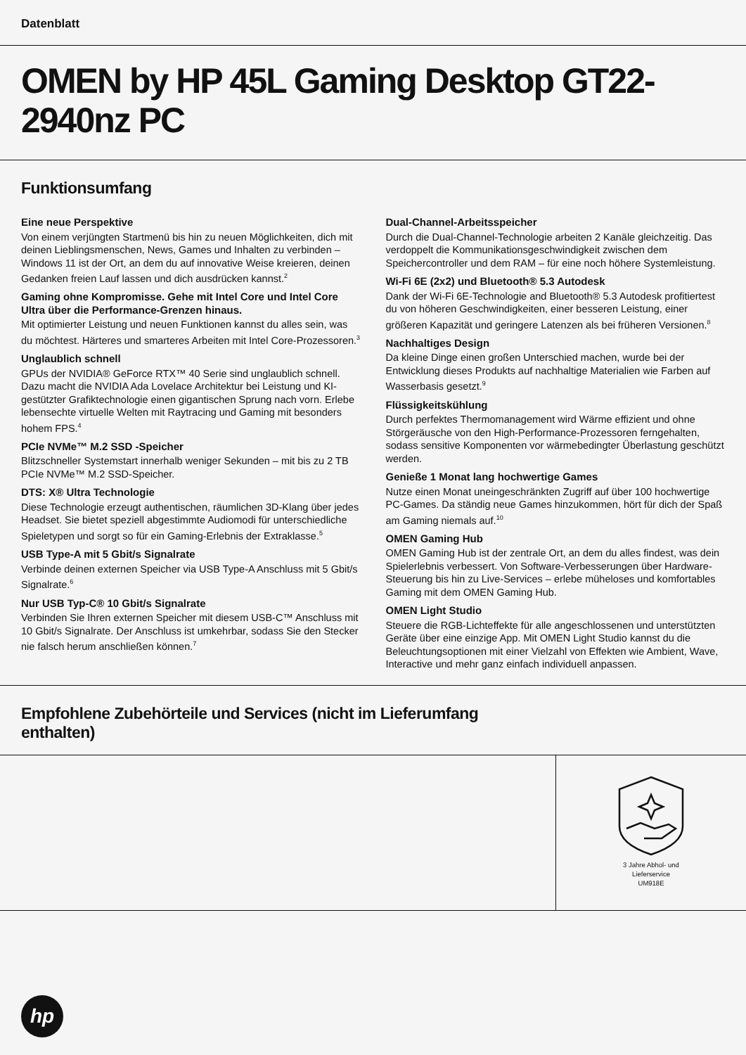Datenblatt
OMEN by HP 45L Gaming Desktop GT22-2940nz PC
Funktionsumfang
Eine neue Perspektive
Von einem verjüngten Startmenü bis hin zu neuen Möglichkeiten, dich mit deinen Lieblingsmenschen, News, Games und Inhalten zu verbinden – Windows 11 ist der Ort, an dem du auf innovative Weise kreieren, deinen Gedanken freien Lauf lassen und dich ausdrücken kannst.<sup>2</sup>
Gaming ohne Kompromisse. Gehe mit Intel Core und Intel Core Ultra über die Performance-Grenzen hinaus.
Mit optimierter Leistung und neuen Funktionen kannst du alles sein, was du möchtest. Härteres und smarteres Arbeiten mit Intel Core-Prozessoren.<sup>3</sup>
Unglaublich schnell
GPUs der NVIDIA® GeForce RTX™ 40 Serie sind unglaublich schnell. Dazu macht die NVIDIA Ada Lovelace Architektur bei Leistung und KI-gestützter Grafiktechnologie einen gigantischen Sprung nach vorn. Erlebe lebensechte virtuelle Welten mit Raytracing und Gaming mit besonders hohem FPS.<sup>4</sup>
PCIe NVMe™ M.2 SSD -Speicher
Blitzschneller Systemstart innerhalb weniger Sekunden – mit bis zu 2 TB PCIe NVMe™ M.2 SSD-Speicher.
DTS: X® Ultra Technologie
Diese Technologie erzeugt authentischen, räumlichen 3D-Klang über jedes Headset. Sie bietet speziell abgestimmte Audiomodi für unterschiedliche Spieletypen und sorgt so für ein Gaming-Erlebnis der Extraklasse.<sup>5</sup>
USB Type-A mit 5 Gbit/s Signalrate
Verbinde deinen externen Speicher via USB Type-A Anschluss mit 5 Gbit/s Signalrate.<sup>6</sup>
Nur USB Typ-C® 10 Gbit/s Signalrate
Verbinden Sie Ihren externen Speicher mit diesem USB-C™ Anschluss mit 10 Gbit/s Signalrate. Der Anschluss ist umkehrbar, sodass Sie den Stecker nie falsch herum anschließen können.<sup>7</sup>
Dual-Channel-Arbeitsspeicher
Durch die Dual-Channel-Technologie arbeiten 2 Kanäle gleichzeitig. Das verdoppelt die Kommunikationsgeschwindigkeit zwischen dem Speichercontroller und dem RAM – für eine noch höhere Systemleistung.
Wi-Fi 6E (2x2) und Bluetooth® 5.3 Autodesk
Dank der Wi-Fi 6E-Technologie and Bluetooth® 5.3 Autodesk profitiertest du von höheren Geschwindigkeiten, einer besseren Leistung, einer größeren Kapazität und geringere Latenzen als bei früheren Versionen.<sup>8</sup>
Nachhaltiges Design
Da kleine Dinge einen großen Unterschied machen, wurde bei der Entwicklung dieses Produkts auf nachhaltige Materialien wie Farben auf Wasserbasis gesetzt.<sup>9</sup>
Flüssigkeitskühlung
Durch perfektes Thermomanagement wird Wärme effizient und ohne Störgeräusche von den High-Performance-Prozessoren ferngehalten, sodass sensitive Komponenten vor wärmebedingter Überlastung geschützt werden.
Genieße 1 Monat lang hochwertige Games
Nutze einen Monat uneingeschränkten Zugriff auf über 100 hochwertige PC-Games. Da ständig neue Games hinzukommen, hört für dich der Spaß am Gaming niemals auf.<sup>10</sup>
OMEN Gaming Hub
OMEN Gaming Hub ist der zentrale Ort, an dem du alles findest, was dein Spielerlebnis verbessert. Von Software-Verbesserungen über Hardware-Steuerung bis hin zu Live-Services – erlebe müheloses und komfortables Gaming mit dem OMEN Gaming Hub.
OMEN Light Studio
Steuere die RGB-Lichteffekte für alle angeschlossenen und unterstützten Geräte über eine einzige App. Mit OMEN Light Studio kannst du die Beleuchtungsoptionen mit einer Vielzahl von Effekten wie Ambient, Wave, Interactive und mehr ganz einfach individuell anpassen.
Empfohlene Zubehörteile und Services (nicht im Lieferumfang enthalten)
3 Jahre Abhol- und
Lieferservice
UM918E
hp